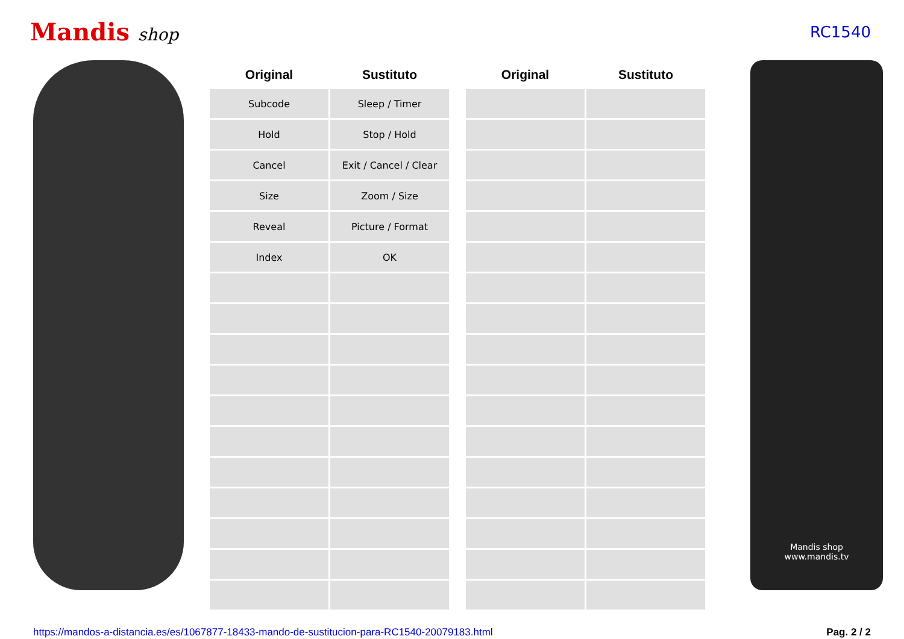Mandis shop RC1540
| Original | Sustituto |
| --- | --- |
| Subcode | Sleep / Timer |
| Hold | Stop / Hold |
| Cancel | Exit / Cancel / Clear |
| Size | Zoom / Size |
| Reveal | Picture / Format |
| Index | OK |
| Original | Sustituto |
| --- | --- |
Mandis shop
www.mandis.tv
https://mandos-a-distancia.es/es/1067877-18433-mando-de-sustitucion-para-RC1540-20079183.html Pag. 2 / 2